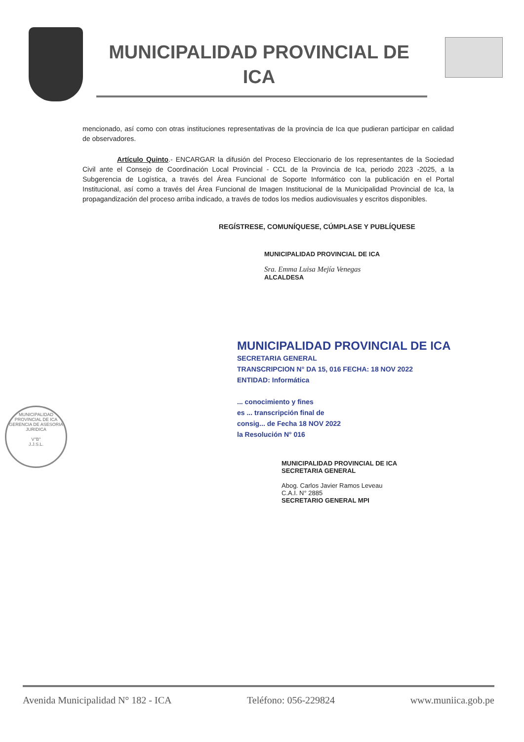MUNICIPALIDAD PROVINCIAL DE
ICA
mencionado, así como con otras instituciones representativas de la provincia de Ica que pudieran participar en calidad de observadores.
Artículo Quinto.- ENCARGAR la difusión del Proceso Eleccionario de los representantes de la Sociedad Civil ante el Consejo de Coordinación Local Provincial - CCL de la Provincia de Ica, periodo 2023 -2025, a la Subgerencia de Logística, a través del Área Funcional de Soporte Informático con la publicación en el Portal Institucional, así como a través del Área Funcional de Imagen Institucional de la Municipalidad Provincial de Ica, la propagandización del proceso arriba indicado, a través de todos los medios audiovisuales y escritos disponibles.
REGÍSTRESE, COMUNÍQUESE, CÚMPLASE Y PUBLÍQUESE
MUNICIPALIDAD PROVINCIAL DE ICA
Sra. Emma Luisa Mejía Venegas
ALCALDESA
MUNICIPALIDAD PROVINCIAL DE ICA
SECRETARIA GENERAL
TRANSCRIPCION N° DA 15, 016 FECHA: 18 NOV 2022
ENTIDAD: Informática
... conocimiento y fines
es ... transcripción final de
consig... de Fecha 18 NOV 2022
la Resolución N° 016
MUNICIPALIDAD PROVINCIAL DE ICA
SECRETARIA GENERAL
Abog. Carlos Javier Ramos Leveau
C.A.I. N° 2885
SECRETARIO GENERAL MPI
MUNICIPALIDAD PROVINCIAL DE ICA
GERENCIA DE ASESORIA JURIDICA
V°B°
J.J.S.L.
Avenida Municipalidad N° 182 - ICA Teléfono: 056-229824 www.muniica.gob.pe